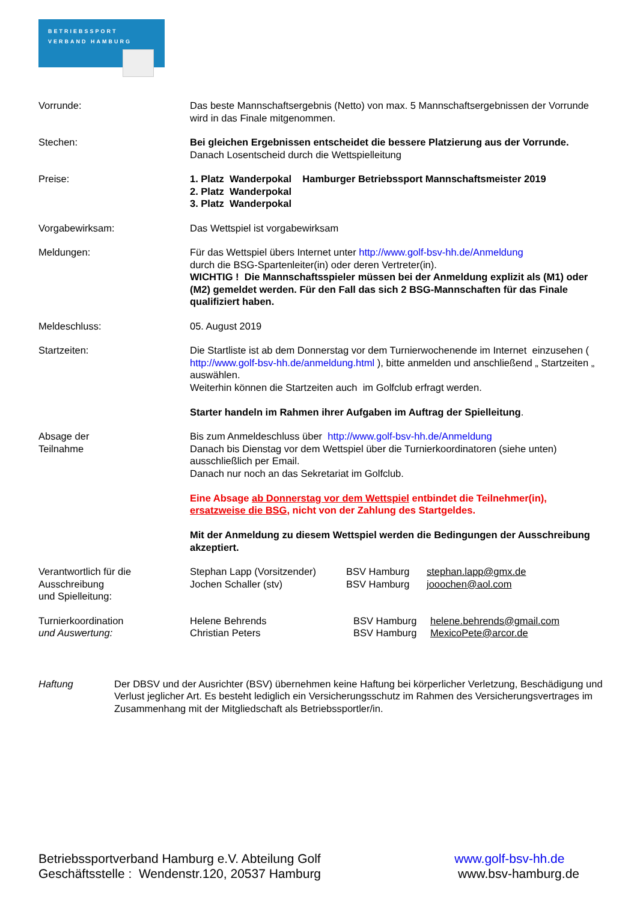BETRIEBSSPORT
VERBAND HAMBURG
Vorrunde: Das beste Mannschaftsergebnis (Netto) von max. 5 Mannschaftsergebnissen der Vorrunde wird in das Finale mitgenommen.
Stechen: Bei gleichen Ergebnissen entscheidet die bessere Platzierung aus der Vorrunde.
Danach Losentscheid durch die Wettspielleitung
Preise: 1. Platz Wanderpokal Hamburger Betriebssport Mannschaftsmeister 2019
2. Platz Wanderpokal
3. Platz Wanderpokal
Vorgabewirksam: Das Wettspiel ist vorgabewirksam
Meldungen: Für das Wettspiel übers Internet unter http://www.golf-bsv-hh.de/Anmeldung
durch die BSG-Spartenleiter(in) oder deren Vertreter(in).
WICHTIG ! Die Mannschaftsspieler müssen bei der Anmeldung explizit als (M1) oder (M2) gemeldet werden. Für den Fall das sich 2 BSG-Mannschaften für das Finale qualifiziert haben.
Meldeschluss: 05. August 2019
Startzeiten: Die Startliste ist ab dem Donnerstag vor dem Turnierwochenende im Internet einzusehen ( http://www.golf-bsv-hh.de/anmeldung.html ), bitte anmelden und anschließend „ Startzeiten „ auswählen.
Weiterhin können die Startzeiten auch im Golfclub erfragt werden.
Starter handeln im Rahmen ihrer Aufgaben im Auftrag der Spielleitung.
Absage der
Teilnahme
Bis zum Anmeldeschluss über http://www.golf-bsv-hh.de/Anmeldung
Danach bis Dienstag vor dem Wettspiel über die Turnierkoordinatoren (siehe unten) ausschließlich per Email.
Danach nur noch an das Sekretariat im Golfclub.
Eine Absage ab Donnerstag vor dem Wettspiel entbindet die Teilnehmer(in), ersatzweise die BSG, nicht von der Zahlung des Startgeldes.
Mit der Anmeldung zu diesem Wettspiel werden die Bedingungen der Ausschreibung akzeptiert.
Verantwortlich für die
Ausschreibung
und Spielleitung:
Stephan Lapp (Vorsitzender) BSV Hamburg stephan.lapp@gmx.de
Jochen Schaller (stv) BSV Hamburg jooochen@aol.com
Turnierkoordination
und Auswertung:
Helene Behrends BSV Hamburg helene.behrends@gmail.com
Christian Peters BSV Hamburg MexicoPete@arcor.de
Haftung Der DBSV und der Ausrichter (BSV) übernehmen keine Haftung bei körperlicher Verletzung, Beschädigung und Verlust jeglicher Art. Es besteht lediglich ein Versicherungsschutz im Rahmen des Versicherungsvertrages im Zusammenhang mit der Mitgliedschaft als Betriebssportler/in.
Betriebssportverband Hamburg e.V. Abteilung Golf
Geschäftsstelle : Wendenstr.120, 20537 Hamburg
www.golf-bsv-hh.de
www.bsv-hamburg.de